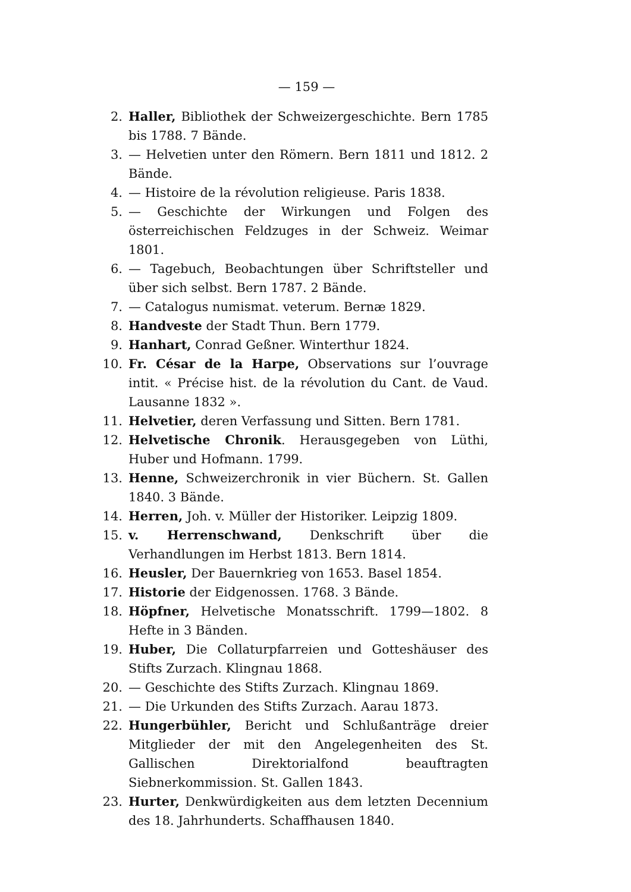— 159 —
2. Haller, Bibliothek der Schweizergeschichte. Bern 1785 bis 1788. 7 Bände.
3. — Helvetien unter den Römern. Bern 1811 und 1812. 2 Bände.
4. — Histoire de la révolution religieuse. Paris 1838.
5. — Geschichte der Wirkungen und Folgen des österreichischen Feldzuges in der Schweiz. Weimar 1801.
6. — Tagebuch, Beobachtungen über Schriftsteller und über sich selbst. Bern 1787. 2 Bände.
7. — Catalogus numismat. veterum. Bernæ 1829.
8. Handveste der Stadt Thun. Bern 1779.
9. Hanhart, Conrad Geßner. Winterthur 1824.
10. Fr. César de la Harpe, Observations sur l’ouvrage intit. « Précise hist. de la révolution du Cant. de Vaud. Lausanne 1832 ».
11. Helvetier, deren Verfassung und Sitten. Bern 1781.
12. Helvetische Chronik. Herausgegeben von Lüthi, Huber und Hofmann. 1799.
13. Henne, Schweizerchronik in vier Büchern. St. Gallen 1840. 3 Bände.
14. Herren, Joh. v. Müller der Historiker. Leipzig 1809.
15. v. Herrenschwand, Denkschrift über die Verhandlungen im Herbst 1813. Bern 1814.
16. Heusler, Der Bauernkrieg von 1653. Basel 1854.
17. Historie der Eidgenossen. 1768. 3 Bände.
18. Höpfner, Helvetische Monatsschrift. 1799—1802. 8 Hefte in 3 Bänden.
19. Huber, Die Collaturpfarreien und Gotteshäuser des Stifts Zurzach. Klingnau 1868.
20. — Geschichte des Stifts Zurzach. Klingnau 1869.
21. — Die Urkunden des Stifts Zurzach. Aarau 1873.
22. Hungerbühler, Bericht und Schlußanträge dreier Mitglieder der mit den Angelegenheiten des St. Gallischen Direktorialfond beauftragten Siebnerkommission. St. Gallen 1843.
23. Hurter, Denkwürdigkeiten aus dem letzten Decennium des 18. Jahrhunderts. Schaffhausen 1840.